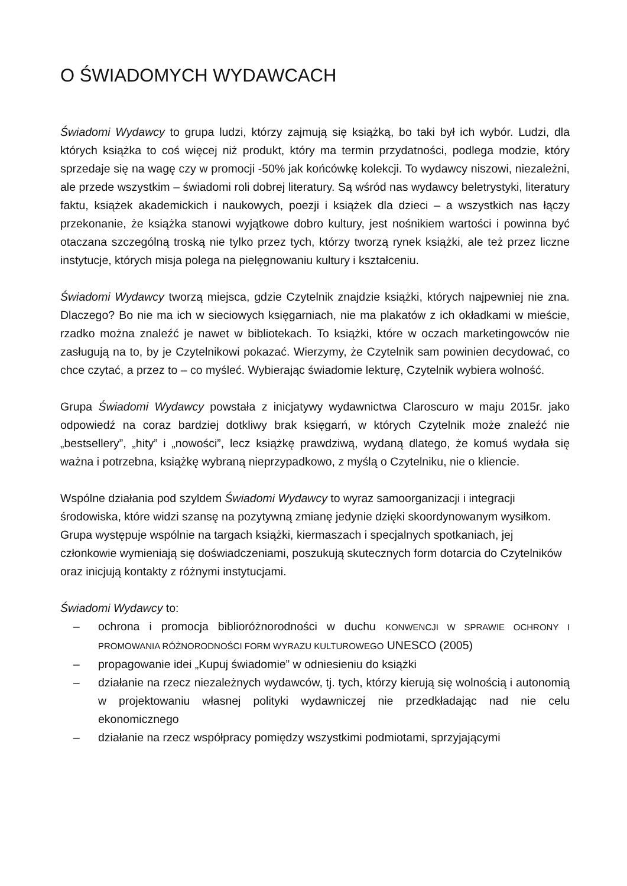O ŚWIADOMYCH WYDAWCACH
Świadomi Wydawcy to grupa ludzi, którzy zajmują się książką, bo taki był ich wybór. Ludzi, dla których książka to coś więcej niż produkt, który ma termin przydatności, podlega modzie, który sprzedaje się na wagę czy w promocji -50% jak końcówkę kolekcji. To wydawcy niszowi, niezależni, ale przede wszystkim – świadomi roli dobrej literatury. Są wśród nas wydawcy beletrystyki, literatury faktu, książek akademickich i naukowych, poezji i książek dla dzieci – a wszystkich nas łączy przekonanie, że książka stanowi wyjątkowe dobro kultury, jest nośnikiem wartości i powinna być otaczana szczególną troską nie tylko przez tych, którzy tworzą rynek książki, ale też przez liczne instytucje, których misja polega na pielęgnowaniu kultury i kształceniu.
Świadomi Wydawcy tworzą miejsca, gdzie Czytelnik znajdzie książki, których najpewniej nie zna. Dlaczego? Bo nie ma ich w sieciowych księgarniach, nie ma plakatów z ich okładkami w mieście, rzadko można znaleźć je nawet w bibliotekach. To książki, które w oczach marketingowców nie zasługują na to, by je Czytelnikowi pokazać. Wierzymy, że Czytelnik sam powinien decydować, co chce czytać, a przez to – co myśleć. Wybierając świadomie lekturę, Czytelnik wybiera wolność.
Grupa Świadomi Wydawcy powstała z inicjatywy wydawnictwa Claroscuro w maju 2015r. jako odpowiedź na coraz bardziej dotkliwy brak księgarń, w których Czytelnik może znaleźć nie „bestsellery”, „hity” i „nowości”, lecz książkę prawdziwą, wydaną dlatego, że komuś wydała się ważna i potrzebna, książkę wybraną nieprzypadkowo, z myślą o Czytelniku, nie o kliencie.
Wspólne działania pod szyldem Świadomi Wydawcy to wyraz samoorganizacji i integracji środowiska, które widzi szansę na pozytywną zmianę jedynie dzięki skoordynowanym wysiłkom. Grupa występuje wspólnie na targach książki, kiermaszach i specjalnych spotkaniach, jej członkowie wymieniają się doświadczeniami, poszukują skutecznych form dotarcia do Czytelników oraz inicjują kontakty z różnymi instytucjami.
Świadomi Wydawcy to:
– ochrona i promocja biblioróżnorodności w duchu KONWENCJI W SPRAWIE OCHRONY I PROMOWANIA RÓŻNORODNOŚCI FORM WYRAZU KULTUROWEGO UNESCO (2005)
– propagowanie idei „Kupuj świadomie” w odniesieniu do książki
– działanie na rzecz niezależnych wydawców, tj. tych, którzy kierują się wolnością i autonomią w projektowaniu własnej polityki wydawniczej nie przedkładając nad nie celu ekonomicznego
– działanie na rzecz współpracy pomiędzy wszystkimi podmiotami, sprzyjającymi